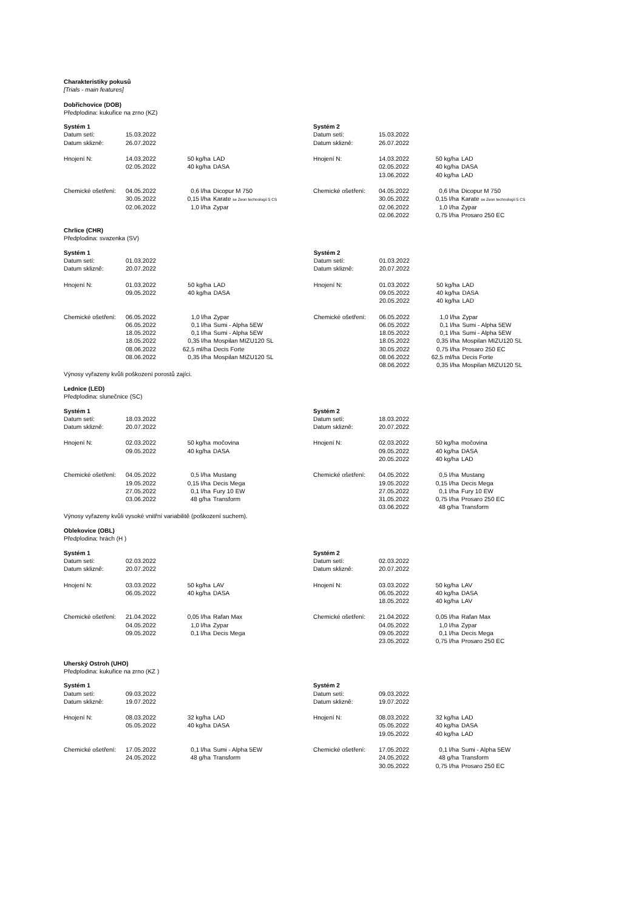Charakteristiky pokusů
[Trials - main features]
Dobřichovice (DOB)
Předplodina: kukuřice na zrno (KZ)
| Systém 1 | | | | Systém 2 | | | |
| Datum setí: | 15.03.2022 | | | Datum setí: | 15.03.2022 | | |
| Datum sklizně: | 26.07.2022 | | | Datum sklizně: | 26.07.2022 | | |
| Hnojení N: | 14.03.2022 | 50 kg/ha | LAD | Hnojení N: | 14.03.2022 | 50 kg/ha | LAD |
| | 02.05.2022 | 40 kg/ha | DASA | | 02.05.2022 | 40 kg/ha | DASA |
| | | | | | 13.06.2022 | 40 kg/ha | LAD |
| Chemické ošetření: | 04.05.2022 | 0,6 l/ha | Dicopur M 750 | Chemické ošetření: | 04.05.2022 | 0,6 l/ha | Dicopur M 750 |
| | 30.05.2022 | 0,15 l/ha | Karate se Zeon technologií 5 CS | | 30.05.2022 | 0,15 l/ha | Karate se Zeon technologií 5 CS |
| | 02.06.2022 | 1,0 l/ha | Zypar | | 02.06.2022 | 1,0 l/ha | Zypar |
| | | | | | 02.06.2022 | 0,75 l/ha | Prosaro 250 EC |
Chrlice (CHR)
Předplodina: svazenka (SV)
| Systém 1 | | | | Systém 2 | | | |
| Datum setí: | 01.03.2022 | | | Datum setí: | 01.03.2022 | | |
| Datum sklizně: | 20.07.2022 | | | Datum sklizně: | 20.07.2022 | | |
| Hnojení N: | 01.03.2022 | 50 kg/ha | LAD | Hnojení N: | 01.03.2022 | 50 kg/ha | LAD |
| | 09.05.2022 | 40 kg/ha | DASA | | 09.05.2022 | 40 kg/ha | DASA |
| | | | | | 20.05.2022 | 40 kg/ha | LAD |
| Chemické ošetření: | 06.05.2022 | 1,0 l/ha | Zypar | Chemické ošetření: | 06.05.2022 | 1,0 l/ha | Zypar |
| | 06.05.2022 | 0,1 l/ha | Sumi - Alpha 5EW | | 06.05.2022 | 0,1 l/ha | Sumi - Alpha 5EW |
| | 18.05.2022 | 0,1 l/ha | Sumi - Alpha 5EW | | 18.05.2022 | 0,1 l/ha | Sumi - Alpha 5EW |
| | 18.05.2022 | 0,35 l/ha | Mospilan MIZU120 SL | | 18.05.2022 | 0,35 l/ha | Mospilan MIZU120 SL |
| | 08.06.2022 | 62,5 ml/ha | Decis Forte | | 30.05.2022 | 0,75 l/ha | Prosaro 250 EC |
| | 08.06.2022 | 0,35 l/ha | Mospilan MIZU120 SL | | 08.06.2022 | 62,5 ml/ha | Decis Forte |
| | | | | | 08.06.2022 | 0,35 l/ha | Mospilan MIZU120 SL |
Výnosy vyřazeny kvůli poškození porostů zajíci.
Lednice (LED)
Předplodina: slunečnice (SC)
| Systém 1 | | | | Systém 2 | | | |
| Datum setí: | 18.03.2022 | | | Datum setí: | 18.03.2022 | | |
| Datum sklizně: | 20.07.2022 | | | Datum sklizně: | 20.07.2022 | | |
| Hnojení N: | 02.03.2022 | 50 kg/ha | močovina | Hnojení N: | 02.03.2022 | 50 kg/ha | močovina |
| | 09.05.2022 | 40 kg/ha | DASA | | 09.05.2022 | 40 kg/ha | DASA |
| | | | | | 20.05.2022 | 40 kg/ha | LAD |
| Chemické ošetření: | 04.05.2022 | 0,5 l/ha | Mustang | Chemické ošetření: | 04.05.2022 | 0,5 l/ha | Mustang |
| | 19.05.2022 | 0,15 l/ha | Decis Mega | | 19.05.2022 | 0,15 l/ha | Decis Mega |
| | 27.05.2022 | 0,1 l/ha | Fury 10 EW | | 27.05.2022 | 0,1 l/ha | Fury 10 EW |
| | 03.06.2022 | 48 g/ha | Transform | | 31.05.2022 | 0,75 l/ha | Prosaro 250 EC |
| | | | | | 03.06.2022 | 48 g/ha | Transform |
Výnosy vyřazeny kvůli vysoké vnitřní variabilitě (poškození suchem).
Oblekovice (OBL)
Předplodina: hrách (H )
| Systém 1 | | | | Systém 2 | | | |
| Datum setí: | 02.03.2022 | | | Datum setí: | 02.03.2022 | | |
| Datum sklizně: | 20.07.2022 | | | Datum sklizně: | 20.07.2022 | | |
| Hnojení N: | 03.03.2022 | 50 kg/ha | LAV | Hnojení N: | 03.03.2022 | 50 kg/ha | LAV |
| | 06.05.2022 | 40 kg/ha | DASA | | 06.05.2022 | 40 kg/ha | DASA |
| | | | | | 18.05.2022 | 40 kg/ha | LAV |
| Chemické ošetření: | 21.04.2022 | 0,05 l/ha | Rafan Max | Chemické ošetření: | 21.04.2022 | 0,05 l/ha | Rafan Max |
| | 04.05.2022 | 1,0 l/ha | Zypar | | 04.05.2022 | 1,0 l/ha | Zypar |
| | 09.05.2022 | 0,1 l/ha | Decis Mega | | 09.05.2022 | 0,1 l/ha | Decis Mega |
| | | | | | 23.05.2022 | 0,75 l/ha | Prosaro 250 EC |
Uherský Ostroh (UHO)
Předplodina: kukuřice na zrno (KZ )
| Systém 1 | | | | Systém 2 | | | |
| Datum setí: | 09.03.2022 | | | Datum setí: | 09.03.2022 | | |
| Datum sklizně: | 19.07.2022 | | | Datum sklizně: | 19.07.2022 | | |
| Hnojení N: | 08.03.2022 | 32 kg/ha | LAD | Hnojení N: | 08.03.2022 | 32 kg/ha | LAD |
| | 05.05.2022 | 40 kg/ha | DASA | | 05.05.2022 | 40 kg/ha | DASA |
| | | | | | 19.05.2022 | 40 kg/ha | LAD |
| Chemické ošetření: | 17.05.2022 | 0,1 l/ha | Sumi - Alpha 5EW | Chemické ošetření: | 17.05.2022 | 0,1 l/ha | Sumi - Alpha 5EW |
| | 24.05.2022 | 48 g/ha | Transform | | 24.05.2022 | 48 g/ha | Transform |
| | | | | | 30.05.2022 | 0,75 l/ha | Prosaro 250 EC |